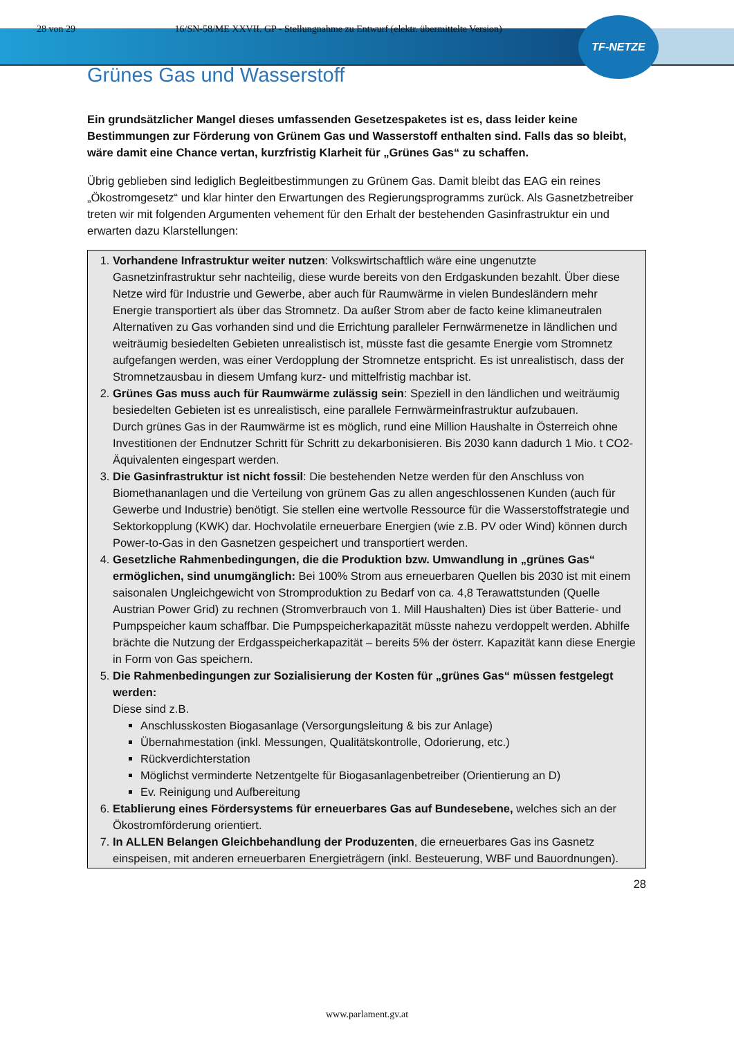TF-NETZE
28 von 29 16/SN-58/ME XXVII. GP - Stellungnahme zu Entwurf (elektr. übermittelte Version)
Grünes Gas und Wasserstoff
Ein grundsätzlicher Mangel dieses umfassenden Gesetzespaketes ist es, dass leider keine Bestimmungen zur Förderung von Grünem Gas und Wasserstoff enthalten sind. Falls das so bleibt, wäre damit eine Chance vertan, kurzfristig Klarheit für „Grünes Gas“ zu schaffen.
Übrig geblieben sind lediglich Begleitbestimmungen zu Grünem Gas. Damit bleibt das EAG ein reines „Ökostromgesetz“ und klar hinter den Erwartungen des Regierungsprogramms zurück. Als Gasnetzbetreiber treten wir mit folgenden Argumenten vehement für den Erhalt der bestehenden Gasinfrastruktur ein und erwarten dazu Klarstellungen:
1. Vorhandene Infrastruktur weiter nutzen: Volkswirtschaftlich wäre eine ungenutzte Gasnetzinfrastruktur sehr nachteilig, diese wurde bereits von den Erdgaskunden bezahlt. Über diese Netze wird für Industrie und Gewerbe, aber auch für Raumwärme in vielen Bundesländern mehr Energie transportiert als über das Stromnetz. Da außer Strom aber de facto keine klimaneutralen Alternativen zu Gas vorhanden sind und die Errichtung paralleler Fernwärmenetze in ländlichen und weiträumig besiedelten Gebieten unrealistisch ist, müsste fast die gesamte Energie vom Stromnetz aufgefangen werden, was einer Verdopplung der Stromnetze entspricht. Es ist unrealistisch, dass der Stromnetzausbau in diesem Umfang kurz- und mittelfristig machbar ist.
2. Grünes Gas muss auch für Raumwärme zulässig sein: Speziell in den ländlichen und weiträumig besiedelten Gebieten ist es unrealistisch, eine parallele Fernwärmeinfrastruktur aufzubauen.
Durch grünes Gas in der Raumwärme ist es möglich, rund eine Million Haushalte in Österreich ohne Investitionen der Endnutzer Schritt für Schritt zu dekarbonisieren. Bis 2030 kann dadurch 1 Mio. t CO2-Äquivalenten eingespart werden.
3. Die Gasinfrastruktur ist nicht fossil: Die bestehenden Netze werden für den Anschluss von Biomethananlagen und die Verteilung von grünem Gas zu allen angeschlossenen Kunden (auch für Gewerbe und Industrie) benötigt. Sie stellen eine wertvolle Ressource für die Wasserstoffstrategie und Sektorkopplung (KWK) dar. Hochvolatile erneuerbare Energien (wie z.B. PV oder Wind) können durch Power-to-Gas in den Gasnetzen gespeichert und transportiert werden.
4. Gesetzliche Rahmenbedingungen, die die Produktion bzw. Umwandlung in „grünes Gas“ ermöglichen, sind unumgänglich: Bei 100% Strom aus erneuerbaren Quellen bis 2030 ist mit einem saisonalen Ungleichgewicht von Stromproduktion zu Bedarf von ca. 4,8 Terawattstunden (Quelle Austrian Power Grid) zu rechnen (Stromverbrauch von 1. Mill Haushalten) Dies ist über Batterie- und Pumpspeicher kaum schaffbar. Die Pumpspeicherkapazität müsste nahezu verdoppelt werden. Abhilfe brächte die Nutzung der Erdgasspeicherkapazität – bereits 5% der österr. Kapazität kann diese Energie in Form von Gas speichern.
5. Die Rahmenbedingungen zur Sozialisierung der Kosten für „grünes Gas“ müssen festgelegt werden:
Diese sind z.B.
Anschlusskosten Biogasanlage (Versorgungsleitung & bis zur Anlage)
Übernahmestation (inkl. Messungen, Qualitätskontrolle, Odorierung, etc.)
Rückverdichterstation
Möglichst verminderte Netzentgelte für Biogasanlagenbetreiber (Orientierung an D)
Ev. Reinigung und Aufbereitung
6. Etablierung eines Fördersystems für erneuerbares Gas auf Bundesebene, welches sich an der Ökostromförderung orientiert.
7. In ALLEN Belangen Gleichbehandlung der Produzenten, die erneuerbares Gas ins Gasnetz einspeisen, mit anderen erneuerbaren Energieträgern (inkl. Besteuerung, WBF und Bauordnungen).
28
www.parlament.gv.at